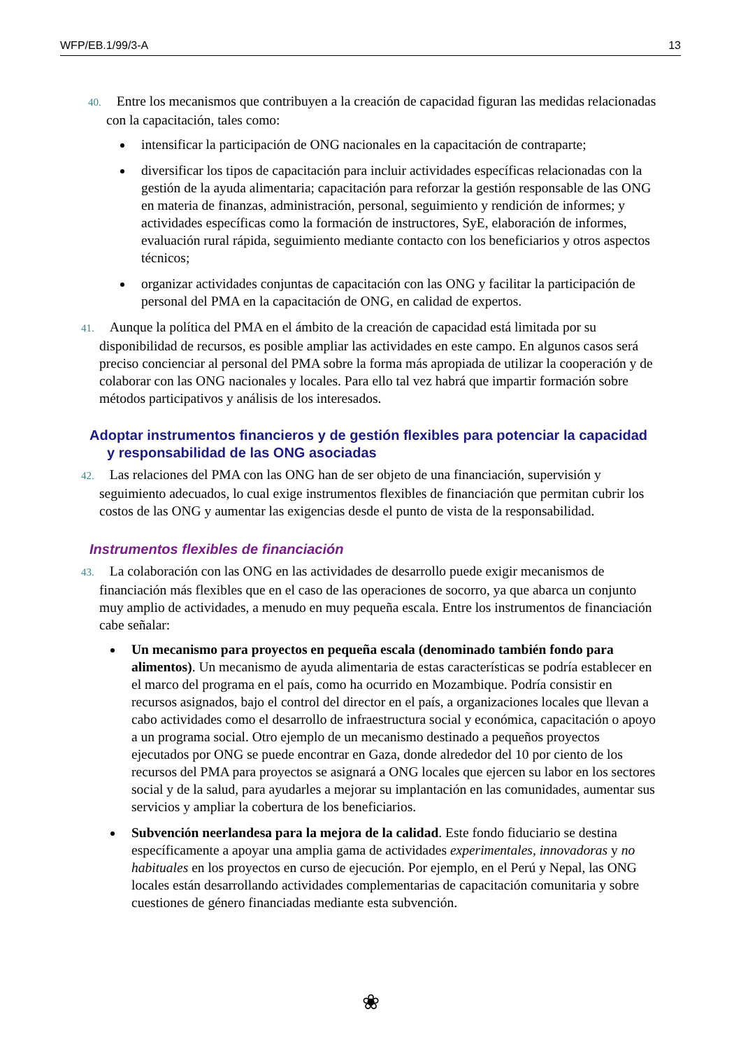WFP/EB.1/99/3-A 13
40. Entre los mecanismos que contribuyen a la creación de capacidad figuran las medidas relacionadas con la capacitación, tales como:
intensificar la participación de ONG nacionales en la capacitación de contraparte;
diversificar los tipos de capacitación para incluir actividades específicas relacionadas con la gestión de la ayuda alimentaria; capacitación para reforzar la gestión responsable de las ONG en materia de finanzas, administración, personal, seguimiento y rendición de informes; y actividades específicas como la formación de instructores, SyE, elaboración de informes, evaluación rural rápida, seguimiento mediante contacto con los beneficiarios y otros aspectos técnicos;
organizar actividades conjuntas de capacitación con las ONG y facilitar la participación de personal del PMA en la capacitación de ONG, en calidad de expertos.
41. Aunque la política del PMA en el ámbito de la creación de capacidad está limitada por su disponibilidad de recursos, es posible ampliar las actividades en este campo. En algunos casos será preciso concienciar al personal del PMA sobre la forma más apropiada de utilizar la cooperación y de colaborar con las ONG nacionales y locales. Para ello tal vez habrá que impartir formación sobre métodos participativos y análisis de los interesados.
Adoptar instrumentos financieros y de gestión flexibles para potenciar la capacidad y responsabilidad de las ONG asociadas
42. Las relaciones del PMA con las ONG han de ser objeto de una financiación, supervisión y seguimiento adecuados, lo cual exige instrumentos flexibles de financiación que permitan cubrir los costos de las ONG y aumentar las exigencias desde el punto de vista de la responsabilidad.
Instrumentos flexibles de financiación
43. La colaboración con las ONG en las actividades de desarrollo puede exigir mecanismos de financiación más flexibles que en el caso de las operaciones de socorro, ya que abarca un conjunto muy amplio de actividades, a menudo en muy pequeña escala. Entre los instrumentos de financiación cabe señalar:
Un mecanismo para proyectos en pequeña escala (denominado también fondo para alimentos). Un mecanismo de ayuda alimentaria de estas características se podría establecer en el marco del programa en el país, como ha ocurrido en Mozambique. Podría consistir en recursos asignados, bajo el control del director en el país, a organizaciones locales que llevan a cabo actividades como el desarrollo de infraestructura social y económica, capacitación o apoyo a un programa social. Otro ejemplo de un mecanismo destinado a pequeños proyectos ejecutados por ONG se puede encontrar en Gaza, donde alrededor del 10 por ciento de los recursos del PMA para proyectos se asignará a ONG locales que ejercen su labor en los sectores social y de la salud, para ayudarles a mejorar su implantación en las comunidades, aumentar sus servicios y ampliar la cobertura de los beneficiarios.
Subvención neerlandesa para la mejora de la calidad. Este fondo fiduciario se destina específicamente a apoyar una amplia gama de actividades experimentales, innovadoras y no habituales en los proyectos en curso de ejecución. Por ejemplo, en el Perú y Nepal, las ONG locales están desarrollando actividades complementarias de capacitación comunitaria y sobre cuestiones de género financiadas mediante esta subvención.
❀